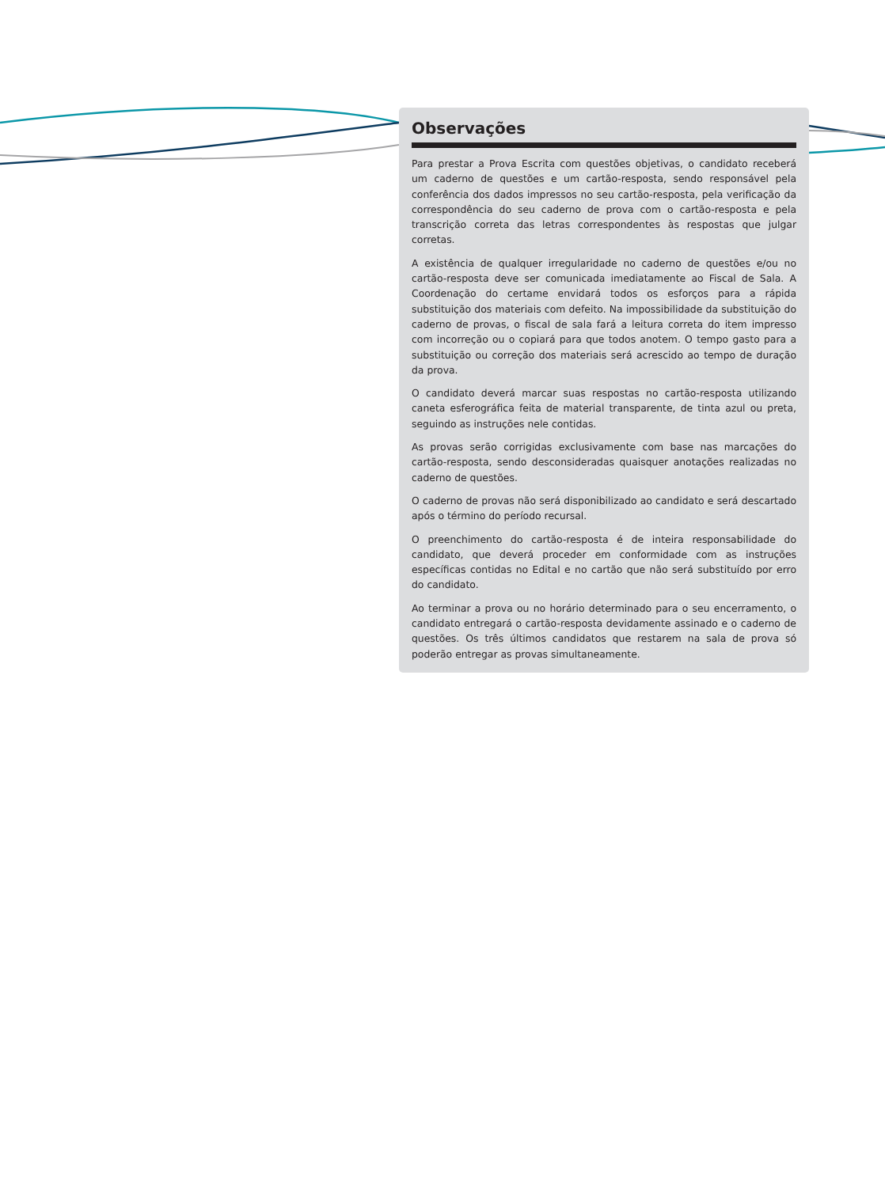Observações
Para prestar a Prova Escrita com questões objetivas, o candidato receberá um caderno de questões e um cartão-resposta, sendo responsável pela conferência dos dados impressos no seu cartão-resposta, pela verificação da correspondência do seu caderno de prova com o cartão-resposta e pela transcrição correta das letras correspondentes às respostas que julgar corretas.
A existência de qualquer irregularidade no caderno de questões e/ou no cartão-resposta deve ser comunicada imediatamente ao Fiscal de Sala. A Coordenação do certame envidará todos os esforços para a rápida substituição dos materiais com defeito. Na impossibilidade da substituição do caderno de provas, o fiscal de sala fará a leitura correta do item impresso com incorreção ou o copiará para que todos anotem. O tempo gasto para a substituição ou correção dos materiais será acrescido ao tempo de duração da prova.
O candidato deverá marcar suas respostas no cartão-resposta utilizando caneta esferográfica feita de material transparente, de tinta azul ou preta, seguindo as instruções nele contidas.
As provas serão corrigidas exclusivamente com base nas marcações do cartão-resposta, sendo desconsideradas quaisquer anotações realizadas no caderno de questões.
O caderno de provas não será disponibilizado ao candidato e será descartado após o término do período recursal.
O preenchimento do cartão-resposta é de inteira responsabilidade do candidato, que deverá proceder em conformidade com as instruções específicas contidas no Edital e no cartão que não será substituído por erro do candidato.
Ao terminar a prova ou no horário determinado para o seu encerramento, o candidato entregará o cartão-resposta devidamente assinado e o caderno de questões. Os três últimos candidatos que restarem na sala de prova só poderão entregar as provas simultaneamente.